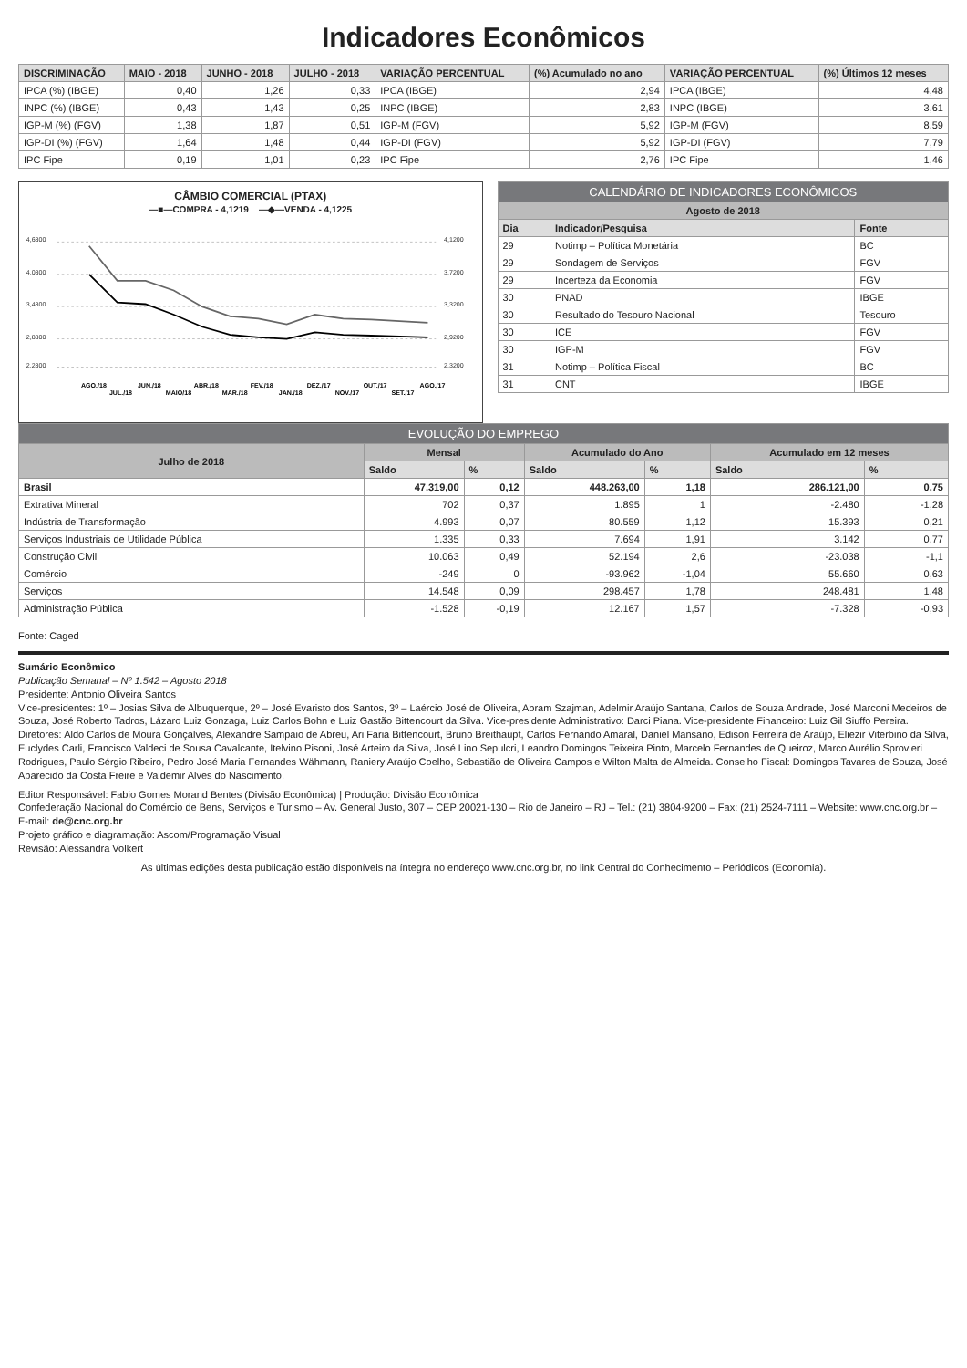Indicadores Econômicos
| DISCRIMINAÇÃO | MAIO - 2018 | JUNHO - 2018 | JULHO - 2018 | VARIAÇÃO PERCENTUAL | (%) Acumulado no ano | VARIAÇÃO PERCENTUAL | (%) Últimos 12 meses |
| --- | --- | --- | --- | --- | --- | --- | --- |
| IPCA (%) (IBGE) | 0,40 | 1,26 | 0,33 | IPCA (IBGE) | 2,94 | IPCA (IBGE) | 4,48 |
| INPC (%) (IBGE) | 0,43 | 1,43 | 0,25 | INPC (IBGE) | 2,83 | INPC (IBGE) | 3,61 |
| IGP-M (%) (FGV) | 1,38 | 1,87 | 0,51 | IGP-M (FGV) | 5,92 | IGP-M (FGV) | 8,59 |
| IGP-DI (%) (FGV) | 1,64 | 1,48 | 0,44 | IGP-DI (FGV) | 5,92 | IGP-DI (FGV) | 7,79 |
| IPC Fipe | 0,19 | 1,01 | 0,23 | IPC Fipe | 2,76 | IPC Fipe | 1,46 |
CÂMBIO COMERCIAL (PTAX)
—■—COMPRA - 4,1219 —◆—VENDA - 4,1225
4,6800
4,0800
3,4800
2,8800
2,2800
4,1200
3,7200
3,3200
2,9200
2,3200
AGO./17
SET./17
OUT./17
NOV./17
DEZ./17
JAN./18
FEV./18
MAR./18
ABR./18
MAIO/18
JUN./18
JUL./18
AGO./18
| CALENDÁRIO DE INDICADORES ECONÔMICOS | | |
| Agosto de 2018 | | |
| Dia | Indicador/Pesquisa | Fonte |
| 29 | Notimp – Política Monetária | BC |
| 29 | Sondagem de Serviços | FGV |
| 29 | Incerteza da Economia | FGV |
| 30 | PNAD | IBGE |
| 30 | Resultado do Tesouro Nacional | Tesouro |
| 30 | ICE | FGV |
| 30 | IGP-M | FGV |
| 31 | Notimp – Política Fiscal | BC |
| 31 | CNT | IBGE |
| EVOLUÇÃO DO EMPREGO | | | | | | |
| Julho de 2018 | Mensal | | Acumulado do Ano | | Acumulado em 12 meses | |
| | Saldo | % | Saldo | % | Saldo | % |
| Brasil | 47.319,00 | 0,12 | 448.263,00 | 1,18 | 286.121,00 | 0,75 |
| Extrativa Mineral | 702 | 0,37 | 1.895 | 1 | -2.480 | -1,28 |
| Indústria de Transformação | 4.993 | 0,07 | 80.559 | 1,12 | 15.393 | 0,21 |
| Serviços Industriais de Utilidade Pública | 1.335 | 0,33 | 7.694 | 1,91 | 3.142 | 0,77 |
| Construção Civil | 10.063 | 0,49 | 52.194 | 2,6 | -23.038 | -1,1 |
| Comércio | -249 | 0 | -93.962 | -1,04 | 55.660 | 0,63 |
| Serviços | 14.548 | 0,09 | 298.457 | 1,78 | 248.481 | 1,48 |
| Administração Pública | -1.528 | -0,19 | 12.167 | 1,57 | -7.328 | -0,93 |
Fonte: Caged
Sumário Econômico
Publicação Semanal – Nº 1.542 – Agosto 2018
Presidente: Antonio Oliveira Santos
Vice-presidentes: 1º – Josias Silva de Albuquerque, 2º – José Evaristo dos Santos, 3º – Laércio José de Oliveira, Abram Szajman, Adelmir Araújo Santana, Carlos de Souza Andrade, José Marconi Medeiros de Souza, José Roberto Tadros, Lázaro Luiz Gonzaga, Luiz Carlos Bohn e Luiz Gastão Bittencourt da Silva. Vice-presidente Administrativo: Darci Piana. Vice-presidente Financeiro: Luiz Gil Siuffo Pereira. Diretores: Aldo Carlos de Moura Gonçalves, Alexandre Sampaio de Abreu, Ari Faria Bittencourt, Bruno Breithaupt, Carlos Fernando Amaral, Daniel Mansano, Edison Ferreira de Araújo, Eliezir Viterbino da Silva, Euclydes Carli, Francisco Valdeci de Sousa Cavalcante, Itelvino Pisoni, José Arteiro da Silva, José Lino Sepulcri, Leandro Domingos Teixeira Pinto, Marcelo Fernandes de Queiroz, Marco Aurélio Sprovieri Rodrigues, Paulo Sérgio Ribeiro, Pedro José Maria Fernandes Wähmann, Raniery Araújo Coelho, Sebastião de Oliveira Campos e Wilton Malta de Almeida. Conselho Fiscal: Domingos Tavares de Souza, José Aparecido da Costa Freire e Valdemir Alves do Nascimento.
Editor Responsável: Fabio Gomes Morand Bentes (Divisão Econômica) | Produção: Divisão Econômica
Confederação Nacional do Comércio de Bens, Serviços e Turismo – Av. General Justo, 307 – CEP 20021-130 – Rio de Janeiro – RJ – Tel.: (21) 3804-9200 – Fax: (21) 2524-7111 – Website: www.cnc.org.br – E-mail: de@cnc.org.br
Projeto gráfico e diagramação: Ascom/Programação Visual
Revisão: Alessandra Volkert
As últimas edições desta publicação estão disponíveis na íntegra no endereço www.cnc.org.br, no link Central do Conhecimento – Periódicos (Economia).